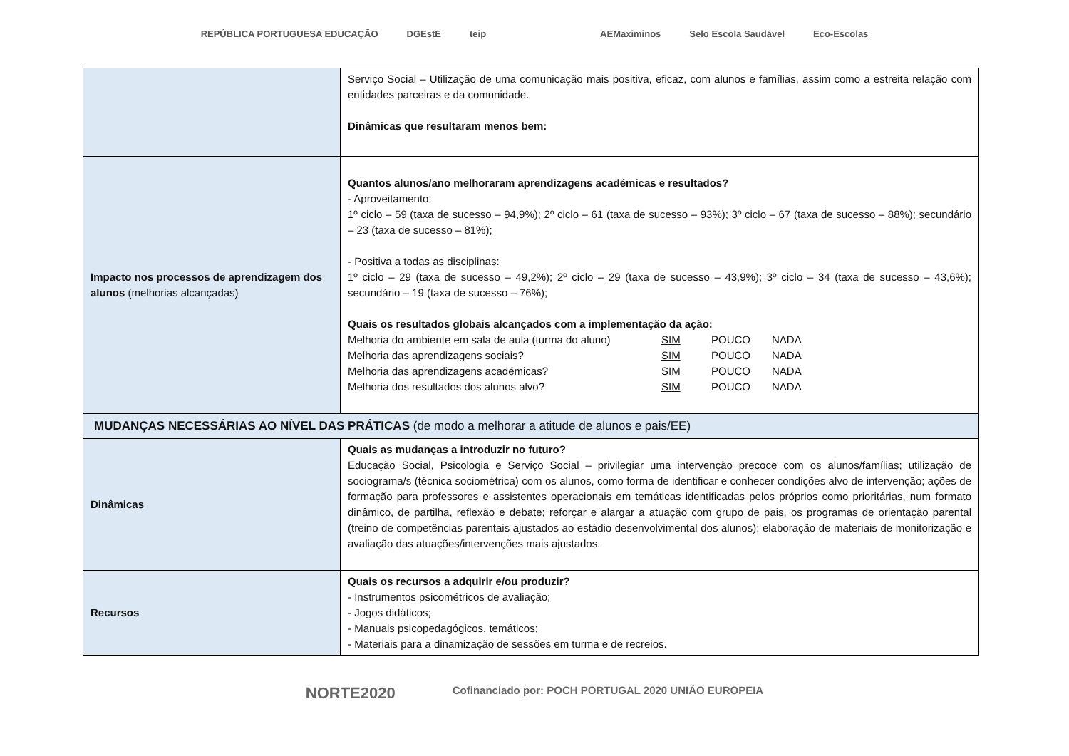REPÚBLICA PORTUGUESA EDUCAÇÃO DGEstE teip AEMaximinos Selo Escola Saudável Eco-Escolas
| | Serviço Social – Utilização de uma comunicação mais positiva, eficaz, com alunos e famílias, assim como a estreita relação com entidades parceiras e da comunidade. Dinâmicas que resultaram menos bem: |
| Impacto nos processos de aprendizagem dos alunos (melhorias alcançadas) | Quantos alunos/ano melhoraram aprendizagens académicas e resultados? - Aproveitamento: 1º ciclo – 59 (taxa de sucesso – 94,9%); 2º ciclo – 61 (taxa de sucesso – 93%); 3º ciclo – 67 (taxa de sucesso – 88%); secundário – 23 (taxa de sucesso – 81%); - Positiva a todas as disciplinas: 1º ciclo – 29 (taxa de sucesso – 49,2%); 2º ciclo – 29 (taxa de sucesso – 43,9%); 3º ciclo – 34 (taxa de sucesso – 43,6%); secundário – 19 (taxa de sucesso – 76%); Quais os resultados globais alcançados com a implementação da ação: Melhoria do ambiente em sala de aula (turma do aluno) SIM POUCO NADA Melhoria das aprendizagens sociais? SIM POUCO NADA Melhoria das aprendizagens académicas? SIM POUCO NADA Melhoria dos resultados dos alunos alvo? SIM POUCO NADA |
| MUDANÇAS NECESSÁRIAS AO NÍVEL DAS PRÁTICAS (de modo a melhorar a atitude de alunos e pais/EE) | |
| Dinâmicas | Quais as mudanças a introduzir no futuro? Educação Social, Psicologia e Serviço Social – privilegiar uma intervenção precoce com os alunos/famílias; utilização de sociograma/s (técnica sociométrica) com os alunos, como forma de identificar e conhecer condições alvo de intervenção; ações de formação para professores e assistentes operacionais em temáticas identificadas pelos próprios como prioritárias, num formato dinâmico, de partilha, reflexão e debate; reforçar e alargar a atuação com grupo de pais, os programas de orientação parental (treino de competências parentais ajustados ao estádio desenvolvimental dos alunos); elaboração de materiais de monitorização e avaliação das atuações/intervenções mais ajustados. |
| Recursos | Quais os recursos a adquirir e/ou produzir? - Instrumentos psicométricos de avaliação; - Jogos didáticos; - Manuais psicopedagógicos, temáticos; - Materiais para a dinamização de sessões em turma e de recreios. |
NORTE2020 Cofinanciado por: POCH PORTUGAL 2020 UNIÃO EUROPEIA